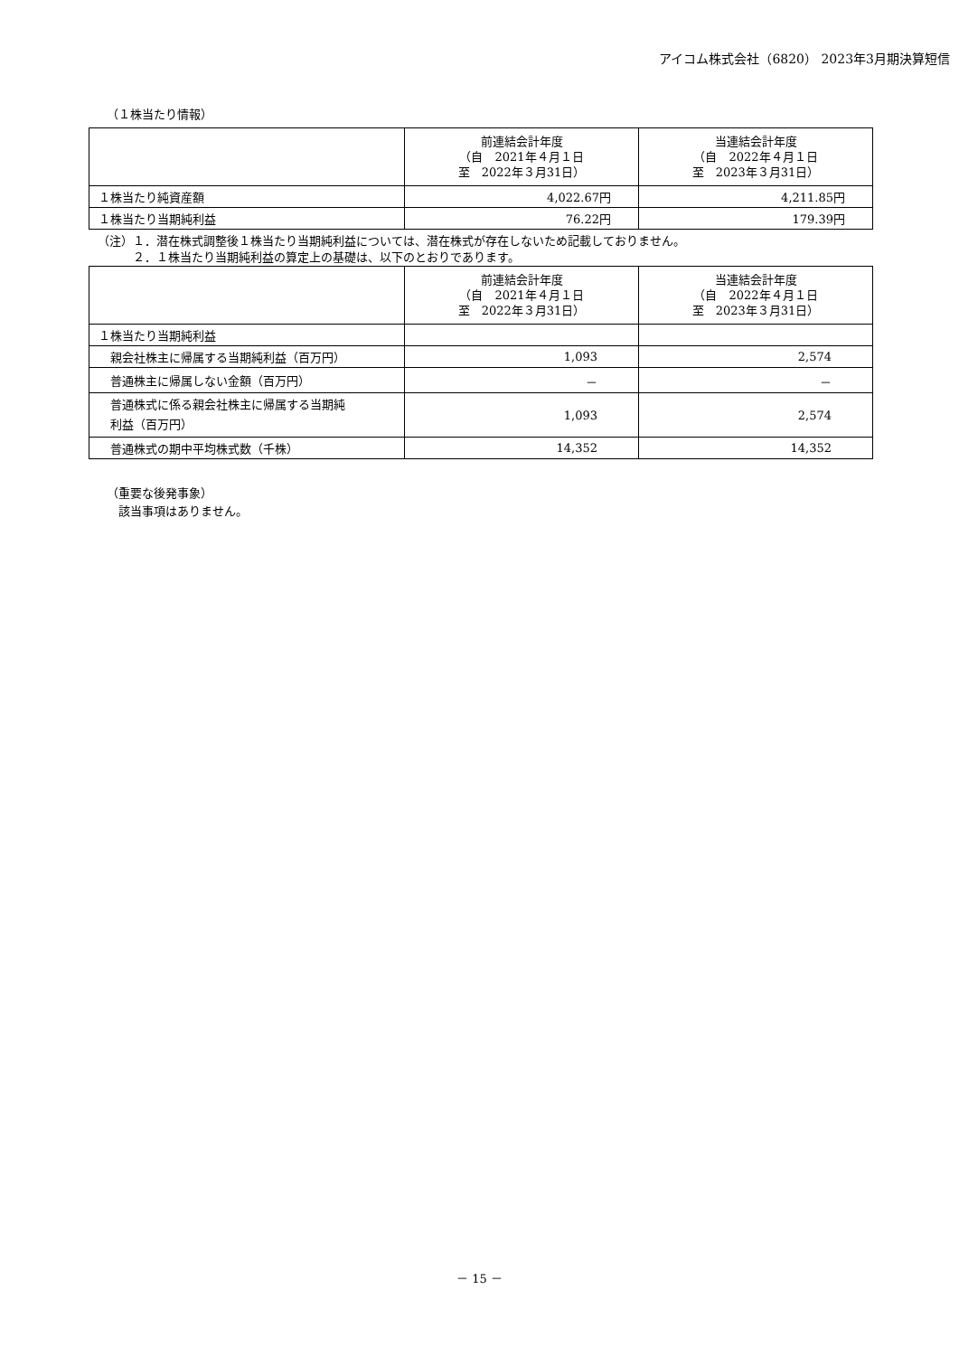アイコム株式会社（6820） 2023年3月期決算短信
（１株当たり情報）
| | 前連結会計年度 （自 2021年４月１日 至 2022年３月31日） | 当連結会計年度 （自 2022年４月１日 至 2023年３月31日） |
| --- | --- | --- |
| １株当たり純資産額 | 4,022.67円 | 4,211.85円 |
| １株当たり当期純利益 | 76.22円 | 179.39円 |
（注）１．潜在株式調整後１株当たり当期純利益については、潜在株式が存在しないため記載しておりません。
　　　２．１株当たり当期純利益の算定上の基礎は、以下のとおりであります。
| | 前連結会計年度 （自 2021年４月１日 至 2022年３月31日） | 当連結会計年度 （自 2022年４月１日 至 2023年３月31日） |
| --- | --- | --- |
| １株当たり当期純利益 | | |
| 親会社株主に帰属する当期純利益（百万円） | 1,093 | 2,574 |
| 普通株主に帰属しない金額（百万円） | － | － |
| 普通株式に係る親会社株主に帰属する当期純 利益（百万円） | 1,093 | 2,574 |
| 普通株式の期中平均株式数（千株） | 14,352 | 14,352 |
（重要な後発事象）
　該当事項はありません。
－ 15 －